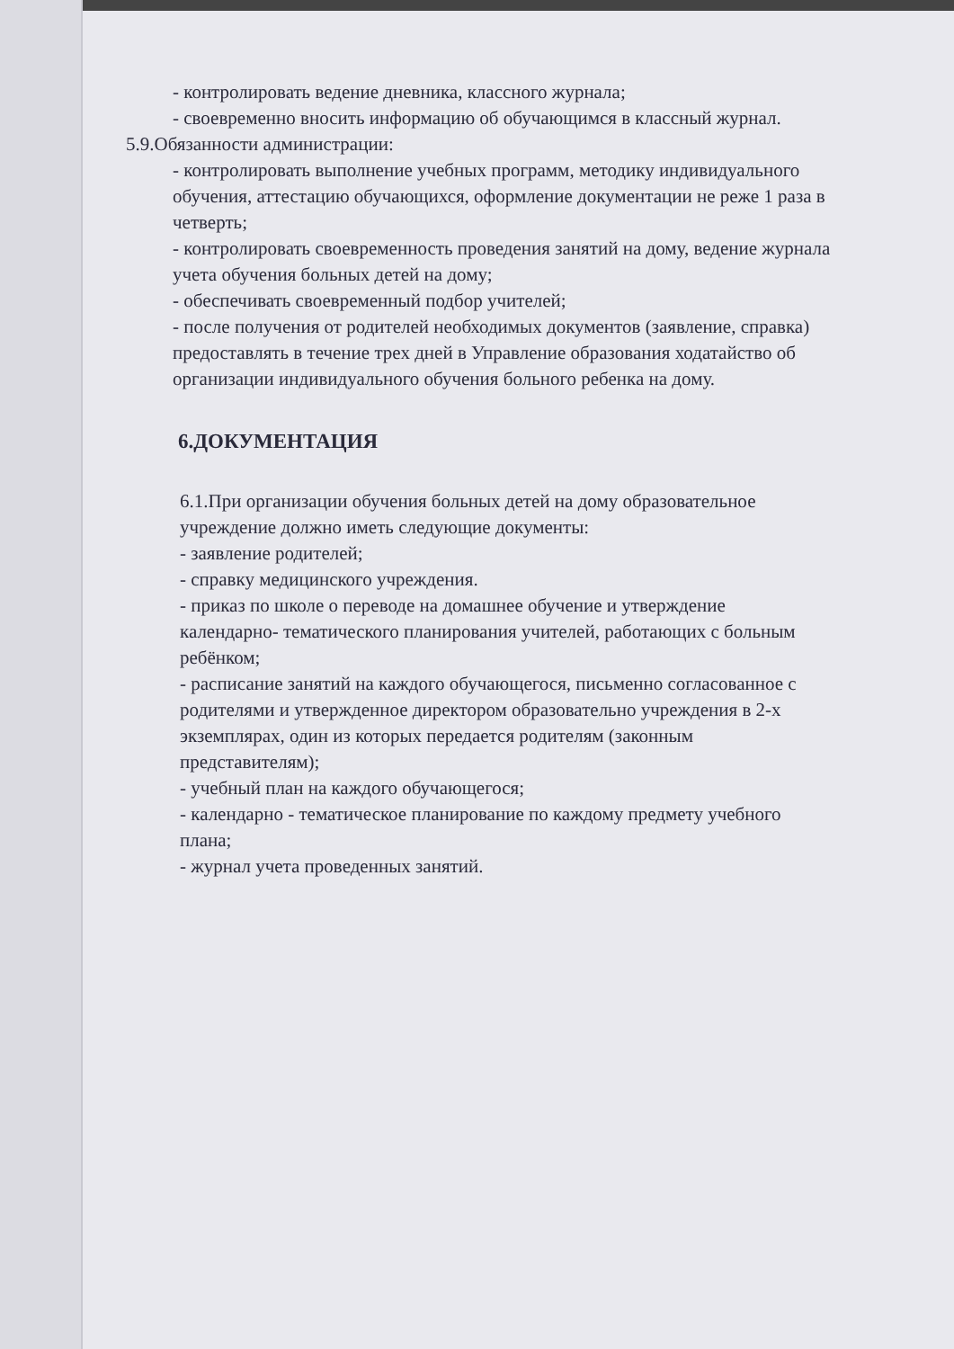- контролировать ведение дневника, классного журнала;
- своевременно вносить информацию об обучающимся в классный журнал.
5.9.Обязанности администрации:
- контролировать выполнение учебных программ, методику индивидуального обучения, аттестацию обучающихся, оформление документации не реже 1 раза в четверть;
- контролировать своевременность проведения занятий на дому, ведение журнала учета обучения больных детей на дому;
- обеспечивать своевременный подбор учителей;
- после получения от родителей необходимых документов (заявление, справка) предоставлять в течение трех дней в Управление образования ходатайство об организации индивидуального обучения больного ребенка на дому.
6.ДОКУМЕНТАЦИЯ
6.1.При организации обучения больных детей на дому образовательное учреждение должно иметь следующие документы:
- заявление родителей;
- справку медицинского учреждения.
- приказ по школе о переводе на домашнее обучение и утверждение календарно- тематического планирования учителей, работающих с больным ребёнком;
- расписание занятий на каждого обучающегося, письменно согласованное с родителями и утвержденное директором образовательно учреждения в 2-х экземплярах, один из которых передается родителям (законным представителям);
- учебный план на каждого обучающегося;
- календарно - тематическое планирование по каждому предмету учебного плана;
- журнал учета проведенных занятий.